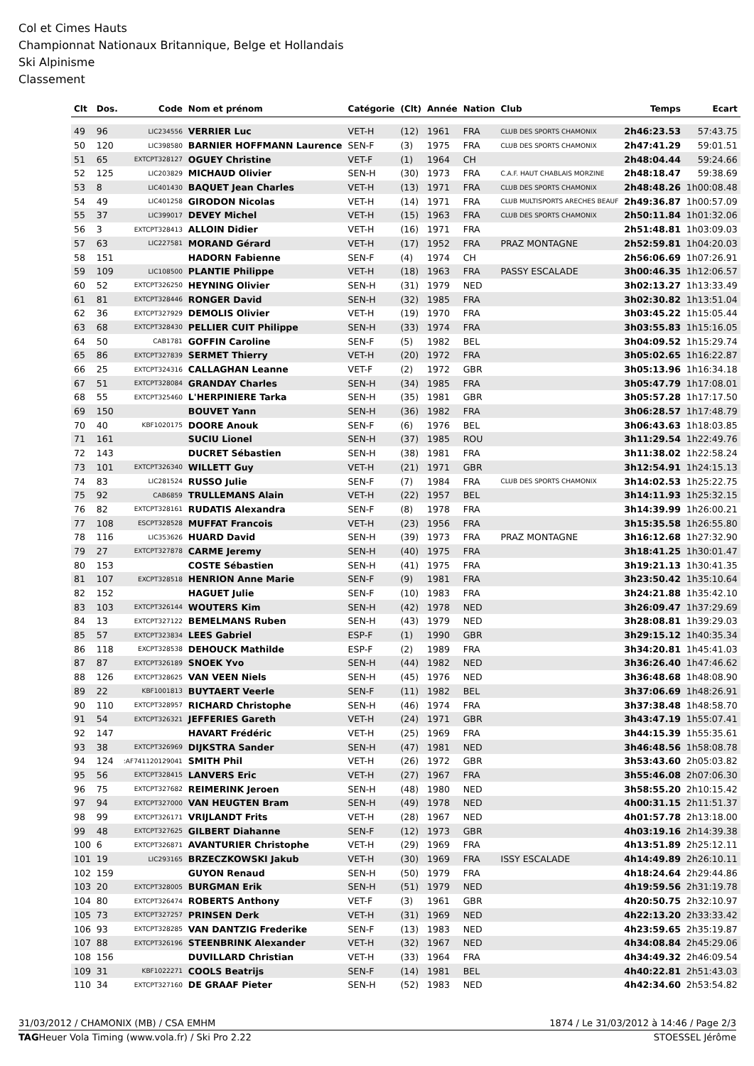Col et Cimes Hauts
Championnat Nationaux Britannique, Belge et Hollandais
Ski Alpinisme
Classement
| Clt | Dos. | Code | Nom et prénom | Catégorie | (Clt) | Année | Nation | Club | Temps | Ecart |
| --- | --- | --- | --- | --- | --- | --- | --- | --- | --- | --- |
| 49 | 96 | LIC234556 | VERRIER Luc | VET-H | (12) | 1961 | FRA | CLUB DES SPORTS CHAMONIX | 2h46:23.53 | 57:43.75 |
| 50 | 120 | LIC398580 | BARNIER HOFFMANN Laurence | SEN-F | (3) | 1975 | FRA | CLUB DES SPORTS CHAMONIX | 2h47:41.29 | 59:01.51 |
| 51 | 65 | EXTCPT328127 | OGUEY Christine | VET-F | (1) | 1964 | CH | | 2h48:04.44 | 59:24.66 |
| 52 | 125 | LIC203829 | MICHAUD Olivier | SEN-H | (30) | 1973 | FRA | C.A.F. HAUT CHABLAIS MORZINE | 2h48:18.47 | 59:38.69 |
| 53 | 8 | LIC401430 | BAQUET Jean Charles | VET-H | (13) | 1971 | FRA | CLUB DES SPORTS CHAMONIX | 2h48:48.26 | 1h00:08.48 |
| 54 | 49 | LIC401258 | GIRODON Nicolas | VET-H | (14) | 1971 | FRA | CLUB MULTISPORTS ARECHES BEAUF | 2h49:36.87 | 1h00:57.09 |
| 55 | 37 | LIC399017 | DEVEY Michel | VET-H | (15) | 1963 | FRA | CLUB DES SPORTS CHAMONIX | 2h50:11.84 | 1h01:32.06 |
| 56 | 3 | EXTCPT328413 | ALLOIN Didier | VET-H | (16) | 1971 | FRA | | 2h51:48.81 | 1h03:09.03 |
| 57 | 63 | LIC227581 | MORAND Gérard | VET-H | (17) | 1952 | FRA | PRAZ MONTAGNE | 2h52:59.81 | 1h04:20.03 |
| 58 | 151 | | HADORN Fabienne | SEN-F | (4) | 1974 | CH | | 2h56:06.69 | 1h07:26.91 |
| 59 | 109 | LIC108500 | PLANTIE Philippe | VET-H | (18) | 1963 | FRA | PASSY ESCALADE | 3h00:46.35 | 1h12:06.57 |
| 60 | 52 | EXTCPT326250 | HEYNING Olivier | SEN-H | (31) | 1979 | NED | | 3h02:13.27 | 1h13:33.49 |
| 61 | 81 | EXTCPT328446 | RONGER David | SEN-H | (32) | 1985 | FRA | | 3h02:30.82 | 1h13:51.04 |
| 62 | 36 | EXTCPT327929 | DEMOLIS Olivier | VET-H | (19) | 1970 | FRA | | 3h03:45.22 | 1h15:05.44 |
| 63 | 68 | EXTCPT328430 | PELLIER CUIT Philippe | SEN-H | (33) | 1974 | FRA | | 3h03:55.83 | 1h15:16.05 |
| 64 | 50 | CAB1781 | GOFFIN Caroline | SEN-F | (5) | 1982 | BEL | | 3h04:09.52 | 1h15:29.74 |
| 65 | 86 | EXTCPT327839 | SERMET Thierry | VET-H | (20) | 1972 | FRA | | 3h05:02.65 | 1h16:22.87 |
| 66 | 25 | EXTCPT324316 | CALLAGHAN Leanne | VET-F | (2) | 1972 | GBR | | 3h05:13.96 | 1h16:34.18 |
| 67 | 51 | EXTCPT328084 | GRANDAY Charles | SEN-H | (34) | 1985 | FRA | | 3h05:47.79 | 1h17:08.01 |
| 68 | 55 | EXTCPT325460 | L'HERPINIERE Tarka | SEN-H | (35) | 1981 | GBR | | 3h05:57.28 | 1h17:17.50 |
| 69 | 150 | | BOUVET Yann | SEN-H | (36) | 1982 | FRA | | 3h06:28.57 | 1h17:48.79 |
| 70 | 40 | KBF1020175 | DOORE Anouk | SEN-F | (6) | 1976 | BEL | | 3h06:43.63 | 1h18:03.85 |
| 71 | 161 | | SUCIU Lionel | SEN-H | (37) | 1985 | ROU | | 3h11:29.54 | 1h22:49.76 |
| 72 | 143 | | DUCRET Sébastien | SEN-H | (38) | 1981 | FRA | | 3h11:38.02 | 1h22:58.24 |
| 73 | 101 | EXTCPT326340 | WILLETT Guy | VET-H | (21) | 1971 | GBR | | 3h12:54.91 | 1h24:15.13 |
| 74 | 83 | LIC281524 | RUSSO Julie | SEN-F | (7) | 1984 | FRA | CLUB DES SPORTS CHAMONIX | 3h14:02.53 | 1h25:22.75 |
| 75 | 92 | CAB6859 | TRULLEMANS Alain | VET-H | (22) | 1957 | BEL | | 3h14:11.93 | 1h25:32.15 |
| 76 | 82 | EXTCPT328161 | RUDATIS Alexandra | SEN-F | (8) | 1978 | FRA | | 3h14:39.99 | 1h26:00.21 |
| 77 | 108 | ESCPT328528 | MUFFAT Francois | VET-H | (23) | 1956 | FRA | | 3h15:35.58 | 1h26:55.80 |
| 78 | 116 | LIC353626 | HUARD David | SEN-H | (39) | 1973 | FRA | PRAZ MONTAGNE | 3h16:12.68 | 1h27:32.90 |
| 79 | 27 | EXTCPT327878 | CARME Jeremy | SEN-H | (40) | 1975 | FRA | | 3h18:41.25 | 1h30:01.47 |
| 80 | 153 | | COSTE Sébastien | SEN-H | (41) | 1975 | FRA | | 3h19:21.13 | 1h30:41.35 |
| 81 | 107 | EXCPT328518 | HENRION Anne Marie | SEN-F | (9) | 1981 | FRA | | 3h23:50.42 | 1h35:10.64 |
| 82 | 152 | | HAGUET Julie | SEN-F | (10) | 1983 | FRA | | 3h24:21.88 | 1h35:42.10 |
| 83 | 103 | EXTCPT326144 | WOUTERS Kim | SEN-H | (42) | 1978 | NED | | 3h26:09.47 | 1h37:29.69 |
| 84 | 13 | EXTCPT327122 | BEMELMANS Ruben | SEN-H | (43) | 1979 | NED | | 3h28:08.81 | 1h39:29.03 |
| 85 | 57 | EXTCPT323834 | LEES Gabriel | ESP-F | (1) | 1990 | GBR | | 3h29:15.12 | 1h40:35.34 |
| 86 | 118 | EXCPT328538 | DEHOUCK Mathilde | ESP-F | (2) | 1989 | FRA | | 3h34:20.81 | 1h45:41.03 |
| 87 | 87 | EXTCPT326189 | SNOEK Yvo | SEN-H | (44) | 1982 | NED | | 3h36:26.40 | 1h47:46.62 |
| 88 | 126 | EXTCPT328625 | VAN VEEN Niels | SEN-H | (45) | 1976 | NED | | 3h36:48.68 | 1h48:08.90 |
| 89 | 22 | KBF1001813 | BUYTAERT Veerle | SEN-F | (11) | 1982 | BEL | | 3h37:06.69 | 1h48:26.91 |
| 90 | 110 | EXTCPT328957 | RICHARD Christophe | SEN-H | (46) | 1974 | FRA | | 3h37:38.48 | 1h48:58.70 |
| 91 | 54 | EXTCPT326321 | JEFFERIES Gareth | VET-H | (24) | 1971 | GBR | | 3h43:47.19 | 1h55:07.41 |
| 92 | 147 | | HAVART Frédéric | VET-H | (25) | 1969 | FRA | | 3h44:15.39 | 1h55:35.61 |
| 93 | 38 | EXTCPT326969 | DIJKSTRA Sander | SEN-H | (47) | 1981 | NED | | 3h46:48.56 | 1h58:08.78 |
| 94 | 124 | :AF741120129041 | SMITH Phil | VET-H | (26) | 1972 | GBR | | 3h53:43.60 | 2h05:03.82 |
| 95 | 56 | EXTCPT328415 | LANVERS Eric | VET-H | (27) | 1967 | FRA | | 3h55:46.08 | 2h07:06.30 |
| 96 | 75 | EXTCPT327682 | REIMERINK Jeroen | SEN-H | (48) | 1980 | NED | | 3h58:55.20 | 2h10:15.42 |
| 97 | 94 | EXTCPT327000 | VAN HEUGTEN Bram | SEN-H | (49) | 1978 | NED | | 4h00:31.15 | 2h11:51.37 |
| 98 | 99 | EXTCPT326171 | VRIJLANDT Frits | VET-H | (28) | 1967 | NED | | 4h01:57.78 | 2h13:18.00 |
| 99 | 48 | EXTCPT327625 | GILBERT Diahanne | SEN-F | (12) | 1973 | GBR | | 4h03:19.16 | 2h14:39.38 |
| 100 | 6 | EXTCPT326871 | AVANTURIER Christophe | VET-H | (29) | 1969 | FRA | | 4h13:51.89 | 2h25:12.11 |
| 101 | 19 | LIC293165 | BRZECZKOWSKI Jakub | VET-H | (30) | 1969 | FRA | ISSY ESCALADE | 4h14:49.89 | 2h26:10.11 |
| 102 | 159 | | GUYON Renaud | SEN-H | (50) | 1979 | FRA | | 4h18:24.64 | 2h29:44.86 |
| 103 | 20 | EXTCPT328005 | BURGMAN Erik | SEN-H | (51) | 1979 | NED | | 4h19:59.56 | 2h31:19.78 |
| 104 | 80 | EXTCPT326474 | ROBERTS Anthony | VET-F | (3) | 1961 | GBR | | 4h20:50.75 | 2h32:10.97 |
| 105 | 73 | EXTCPT327257 | PRINSEN Derk | VET-H | (31) | 1969 | NED | | 4h22:13.20 | 2h33:33.42 |
| 106 | 93 | EXTCPT328285 | VAN DANTZIG Frederike | SEN-F | (13) | 1983 | NED | | 4h23:59.65 | 2h35:19.87 |
| 107 | 88 | EXTCPT326196 | STEENBRINK Alexander | VET-H | (32) | 1967 | NED | | 4h34:08.84 | 2h45:29.06 |
| 108 | 156 | | DUVILLARD Christian | VET-H | (33) | 1964 | FRA | | 4h34:49.32 | 2h46:09.54 |
| 109 | 31 | KBF1022271 | COOLS Beatrijs | SEN-F | (14) | 1981 | BEL | | 4h40:22.81 | 2h51:43.03 |
| 110 | 34 | EXTCPT327160 | DE GRAAF Pieter | SEN-H | (52) | 1983 | NED | | 4h42:34.60 | 2h53:54.82 |
31/03/2012 / CHAMONIX (MB) / CSA EMHM 1874 / Le 31/03/2012 à 14:46 / Page 2/3
TAGHeuer Vola Timing (www.vola.fr) / Ski Pro 2.22 STOESSEL Jérôme